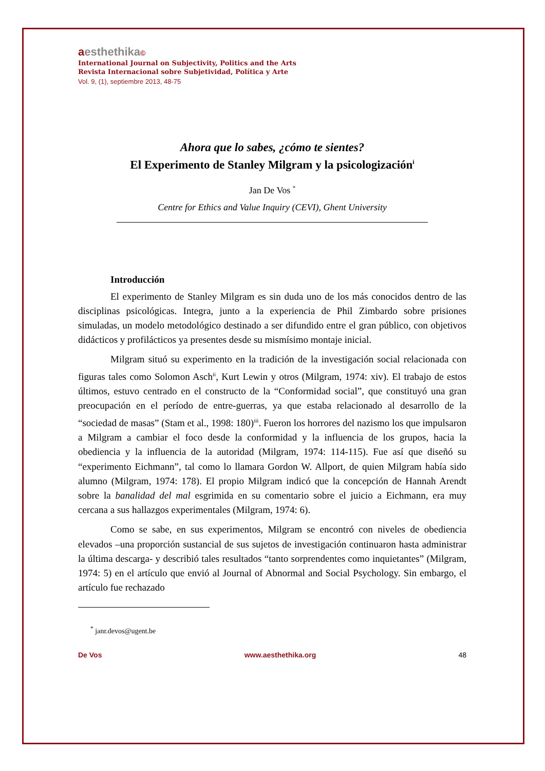aesthethika©
International Journal on Subjectivity, Politics and the Arts
Revista Internacional sobre Subjetividad, Política y Arte
Vol. 9, (1), septiembre 2013, 48-75
Ahora que lo sabes, ¿cómo te sientes?
El Experimento de Stanley Milgram y la psicologización<sup>i</sup>
Jan De Vos <sup>*</sup>
Centre for Ethics and Value Inquiry (CEVI), Ghent University
Introducción
El experimento de Stanley Milgram es sin duda uno de los más conocidos dentro de las disciplinas psicológicas. Integra, junto a la experiencia de Phil Zimbardo sobre prisiones simuladas, un modelo metodológico destinado a ser difundido entre el gran público, con objetivos didácticos y profilácticos ya presentes desde su mismísimo montaje inicial.
Milgram situó su experimento en la tradición de la investigación social relacionada con figuras tales como Solomon Asch<sup>ii</sup>, Kurt Lewin y otros (Milgram, 1974: xiv). El trabajo de estos últimos, estuvo centrado en el constructo de la “Conformidad social”, que constituyó una gran preocupación en el período de entre-guerras, ya que estaba relacionado al desarrollo de la “sociedad de masas” (Stam et al., 1998: 180)<sup>iii</sup>. Fueron los horrores del nazismo los que impulsaron a Milgram a cambiar el foco desde la conformidad y la influencia de los grupos, hacia la obediencia y la influencia de la autoridad (Milgram, 1974: 114-115). Fue así que diseñó su “experimento Eichmann”, tal como lo llamara Gordon W. Allport, de quien Milgram había sido alumno (Milgram, 1974: 178). El propio Milgram indicó que la concepción de Hannah Arendt sobre la banalidad del mal esgrimida en su comentario sobre el juicio a Eichmann, era muy cercana a sus hallazgos experimentales (Milgram, 1974: 6).
Como se sabe, en sus experimentos, Milgram se encontró con niveles de obediencia elevados –una proporción sustancial de sus sujetos de investigación continuaron hasta administrar la última descarga- y describió tales resultados “tanto sorprendentes como inquietantes” (Milgram, 1974: 5) en el artículo que envió al Journal of Abnormal and Social Psychology. Sin embargo, el artículo fue rechazado
<sup>*</sup> janr.devos@ugent.be
De Vos www.aesthethika.org 48